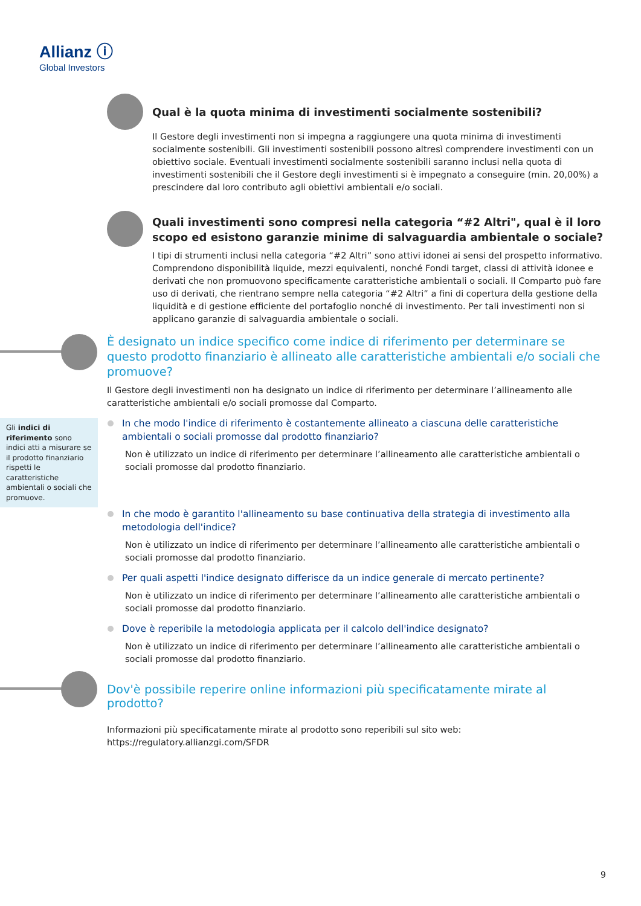Allianz ⓘ
Global Investors
Qual è la quota minima di investimenti socialmente sostenibili?
Il Gestore degli investimenti non si impegna a raggiungere una quota minima di investimenti socialmente sostenibili. Gli investimenti sostenibili possono altresì comprendere investimenti con un obiettivo sociale. Eventuali investimenti socialmente sostenibili saranno inclusi nella quota di investimenti sostenibili che il Gestore degli investimenti si è impegnato a conseguire (min. 20,00%) a prescindere dal loro contributo agli obiettivi ambientali e/o sociali.
Quali investimenti sono compresi nella categoria “#2 Altri", qual è il loro scopo ed esistono garanzie minime di salvaguardia ambientale o sociale?
I tipi di strumenti inclusi nella categoria “#2 Altri” sono attivi idonei ai sensi del prospetto informativo. Comprendono disponibilità liquide, mezzi equivalenti, nonché Fondi target, classi di attività idonee e derivati che non promuovono specificamente caratteristiche ambientali o sociali. Il Comparto può fare uso di derivati, che rientrano sempre nella categoria “#2 Altri” a fini di copertura della gestione della liquidità e di gestione efficiente del portafoglio nonché di investimento. Per tali investimenti non si applicano garanzie di salvaguardia ambientale o sociali.
È designato un indice specifico come indice di riferimento per determinare se questo prodotto finanziario è allineato alle caratteristiche ambientali e/o sociali che promuove?
Il Gestore degli investimenti non ha designato un indice di riferimento per determinare l’allineamento alle caratteristiche ambientali e/o sociali promosse dal Comparto.
Gli indici di riferimento sono indici atti a misurare se il prodotto finanziario rispetti le caratteristiche ambientali o sociali che promuove.
In che modo l'indice di riferimento è costantemente allineato a ciascuna delle caratteristiche ambientali o sociali promosse dal prodotto finanziario?
Non è utilizzato un indice di riferimento per determinare l’allineamento alle caratteristiche ambientali o sociali promosse dal prodotto finanziario.
In che modo è garantito l'allineamento su base continuativa della strategia di investimento alla metodologia dell'indice?
Non è utilizzato un indice di riferimento per determinare l’allineamento alle caratteristiche ambientali o sociali promosse dal prodotto finanziario.
Per quali aspetti l'indice designato differisce da un indice generale di mercato pertinente?
Non è utilizzato un indice di riferimento per determinare l’allineamento alle caratteristiche ambientali o sociali promosse dal prodotto finanziario.
Dove è reperibile la metodologia applicata per il calcolo dell'indice designato?
Non è utilizzato un indice di riferimento per determinare l’allineamento alle caratteristiche ambientali o sociali promosse dal prodotto finanziario.
Dov'è possibile reperire online informazioni più specificatamente mirate al prodotto?
Informazioni più specificatamente mirate al prodotto sono reperibili sul sito web: https://regulatory.allianzgi.com/SFDR
9